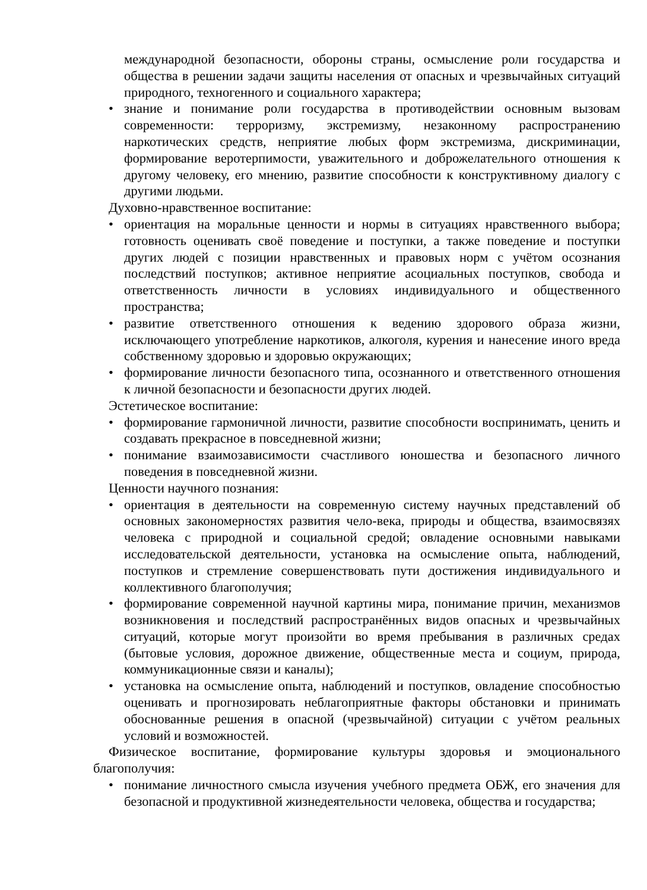международной безопасности, обороны страны, осмысление роли государства и общества в решении задачи защиты населения от опасных и чрезвычайных ситуаций природного, техногенного и социального характера;
• знание и понимание роли государства в противодействии основным вызовам современности: терроризму, экстремизму, незаконному распространению наркотических средств, неприятие любых форм экстремизма, дискриминации, формирование веротерпимости, уважительного и доброжелательного отношения к другому человеку, его мнению, развитие способности к конструктивному диалогу с другими людьми.
Духовно-нравственное воспитание:
• ориентация на моральные ценности и нормы в ситуациях нравственного выбора; готовность оценивать своё поведение и поступки, а также поведение и поступки других людей с позиции нравственных и правовых норм с учётом осознания последствий поступков; активное неприятие асоциальных поступков, свобода и ответственность личности в условиях индивидуального и общественного пространства;
• развитие ответственного отношения к ведению здорового образа жизни, исключающего употребление наркотиков, алкоголя, курения и нанесение иного вреда собственному здоровью и здоровью окружающих;
• формирование личности безопасного типа, осознанного и ответственного отношения к личной безопасности и безопасности других людей.
Эстетическое воспитание:
• формирование гармоничной личности, развитие способности воспринимать, ценить и создавать прекрасное в повседневной жизни;
• понимание взаимозависимости счастливого юношества и безопасного личного поведения в повседневной жизни.
Ценности научного познания:
• ориентация в деятельности на современную систему научных представлений об основных закономерностях развития чело-века, природы и общества, взаимосвязях человека с природной и социальной средой; овладение основными навыками исследовательской деятельности, установка на осмысление опыта, наблюдений, поступков и стремление совершенствовать пути достижения индивидуального и коллективного благополучия;
• формирование современной научной картины мира, понимание причин, механизмов возникновения и последствий распространённых видов опасных и чрезвычайных ситуаций, которые могут произойти во время пребывания в различных средах (бытовые условия, дорожное движение, общественные места и социум, природа, коммуникационные связи и каналы);
• установка на осмысление опыта, наблюдений и поступков, овладение способностью оценивать и прогнозировать неблагоприятные факторы обстановки и принимать обоснованные решения в опасной (чрезвычайной) ситуации с учётом реальных условий и возможностей.
Физическое воспитание, формирование культуры здоровья и эмоционального благополучия:
• понимание личностного смысла изучения учебного предмета ОБЖ, его значения для безопасной и продуктивной жизнедеятельности человека, общества и государства;